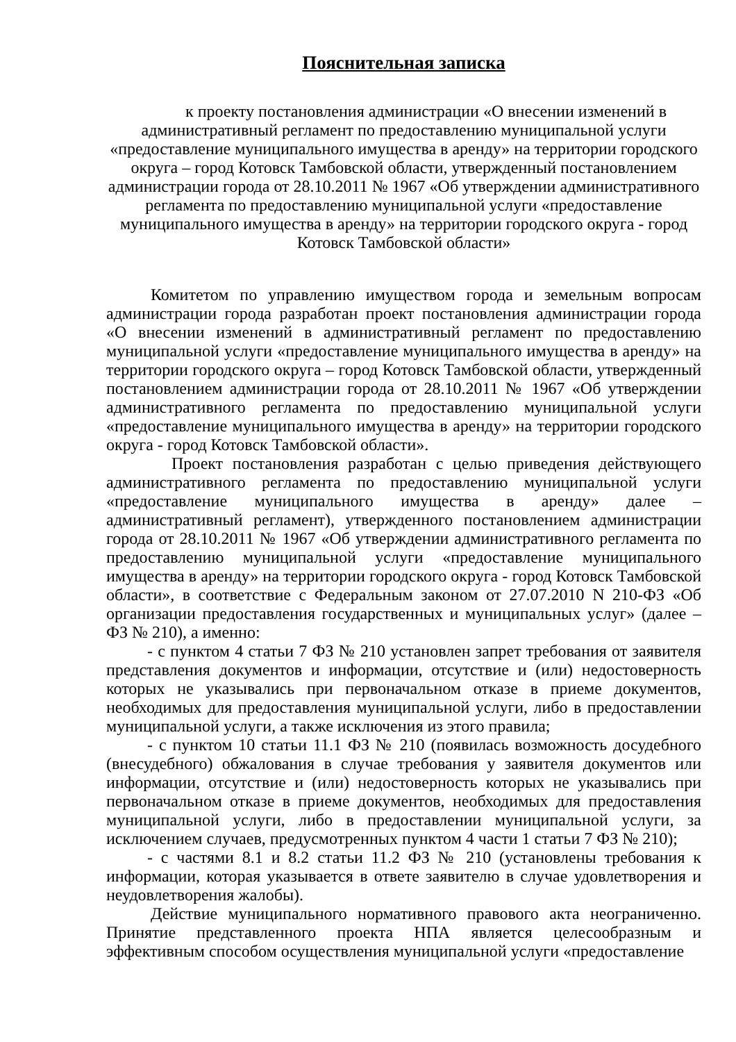Пояснительная записка
к проекту постановления администрации «О внесении изменений в административный регламент по предоставлению муниципальной услуги «предоставление муниципального имущества в аренду» на территории городского округа – город Котовск Тамбовской области, утвержденный постановлением администрации города от 28.10.2011 № 1967 «Об утверждении административного регламента по предоставлению муниципальной услуги «предоставление муниципального имущества в аренду» на территории городского округа - город Котовск Тамбовской области»
Комитетом по управлению имуществом города и земельным вопросам администрации города разработан проект постановления администрации города «О внесении изменений в административный регламент по предоставлению муниципальной услуги «предоставление муниципального имущества в аренду» на территории городского округа – город Котовск Тамбовской области, утвержденный постановлением администрации города от 28.10.2011 № 1967 «Об утверждении административного регламента по предоставлению муниципальной услуги «предоставление муниципального имущества в аренду» на территории городского округа - город Котовск Тамбовской области».
Проект постановления разработан с целью приведения действующего административного регламента по предоставлению муниципальной услуги «предоставление муниципального имущества в аренду» далее – административный регламент), утвержденного постановлением администрации города от 28.10.2011 № 1967 «Об утверждении административного регламента по предоставлению муниципальной услуги «предоставление муниципального имущества в аренду» на территории городского округа - город Котовск Тамбовской области», в соответствие с Федеральным законом от 27.07.2010 N 210-ФЗ «Об организации предоставления государственных и муниципальных услуг» (далее – ФЗ № 210), а именно:
- с пунктом 4 статьи 7 ФЗ № 210 установлен запрет требования от заявителя представления документов и информации, отсутствие и (или) недостоверность которых не указывались при первоначальном отказе в приеме документов, необходимых для предоставления муниципальной услуги, либо в предоставлении муниципальной услуги, а также исключения из этого правила;
- с пунктом 10 статьи 11.1 ФЗ № 210 (появилась возможность досудебного (внесудебного) обжалования в случае требования у заявителя документов или информации, отсутствие и (или) недостоверность которых не указывались при первоначальном отказе в приеме документов, необходимых для предоставления муниципальной услуги, либо в предоставлении муниципальной услуги, за исключением случаев, предусмотренных пунктом 4 части 1 статьи 7 ФЗ № 210);
- с частями 8.1 и 8.2 статьи 11.2 ФЗ № 210 (установлены требования к информации, которая указывается в ответе заявителю в случае удовлетворения и неудовлетворения жалобы).
Действие муниципального нормативного правового акта неограниченно. Принятие представленного проекта НПА является целесообразным и эффективным способом осуществления муниципальной услуги «предоставление